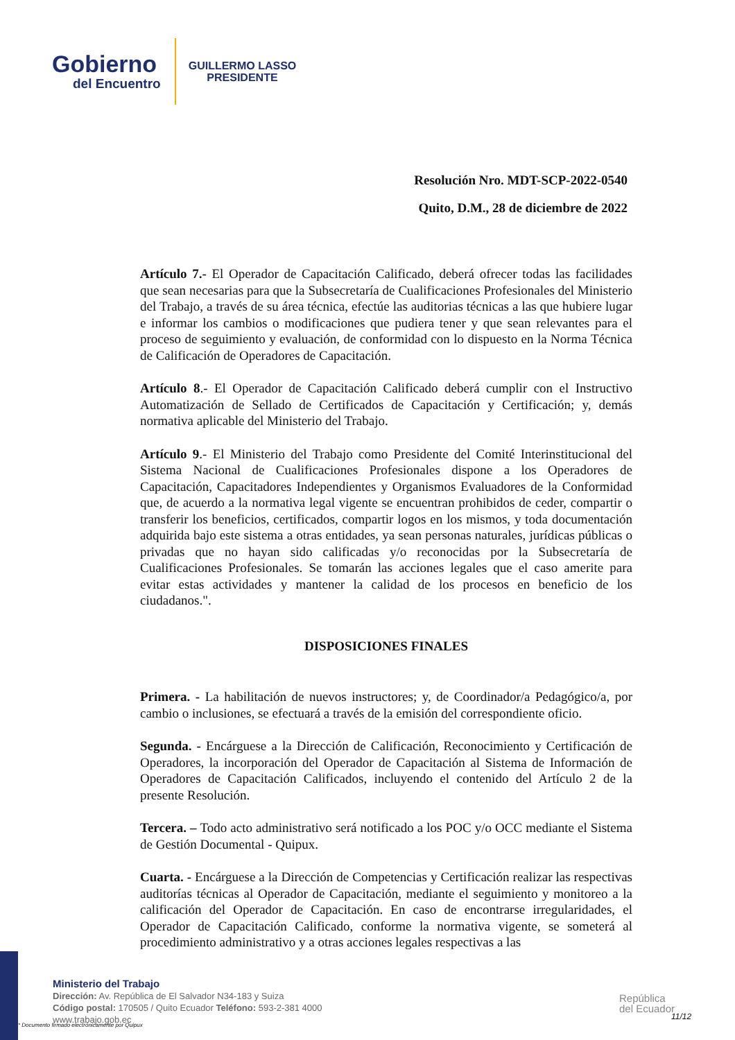Gobierno
del Encuentro
GUILLERMO LASSO
PRESIDENTE
Resolución Nro. MDT-SCP-2022-0540
Quito, D.M., 28 de diciembre de 2022
Artículo 7.- El Operador de Capacitación Calificado, deberá ofrecer todas las facilidades que sean necesarias para que la Subsecretaría de Cualificaciones Profesionales del Ministerio del Trabajo, a través de su área técnica, efectúe las auditorias técnicas a las que hubiere lugar e informar los cambios o modificaciones que pudiera tener y que sean relevantes para el proceso de seguimiento y evaluación, de conformidad con lo dispuesto en la Norma Técnica de Calificación de Operadores de Capacitación.
Artículo 8.- El Operador de Capacitación Calificado deberá cumplir con el Instructivo Automatización de Sellado de Certificados de Capacitación y Certificación; y, demás normativa aplicable del Ministerio del Trabajo.
Artículo 9.- El Ministerio del Trabajo como Presidente del Comité Interinstitucional del Sistema Nacional de Cualificaciones Profesionales dispone a los Operadores de Capacitación, Capacitadores Independientes y Organismos Evaluadores de la Conformidad que, de acuerdo a la normativa legal vigente se encuentran prohibidos de ceder, compartir o transferir los beneficios, certificados, compartir logos en los mismos, y toda documentación adquirida bajo este sistema a otras entidades, ya sean personas naturales, jurídicas públicas o privadas que no hayan sido calificadas y/o reconocidas por la Subsecretaría de Cualificaciones Profesionales. Se tomarán las acciones legales que el caso amerite para evitar estas actividades y mantener la calidad de los procesos en beneficio de los ciudadanos.".
DISPOSICIONES FINALES
Primera. - La habilitación de nuevos instructores; y, de Coordinador/a Pedagógico/a, por cambio o inclusiones, se efectuará a través de la emisión del correspondiente oficio.
Segunda. - Encárguese a la Dirección de Calificación, Reconocimiento y Certificación de Operadores, la incorporación del Operador de Capacitación al Sistema de Información de Operadores de Capacitación Calificados, incluyendo el contenido del Artículo 2 de la presente Resolución.
Tercera. – Todo acto administrativo será notificado a los POC y/o OCC mediante el Sistema de Gestión Documental - Quipux.
Cuarta. - Encárguese a la Dirección de Competencias y Certificación realizar las respectivas auditorías técnicas al Operador de Capacitación, mediante el seguimiento y monitoreo a la calificación del Operador de Capacitación. En caso de encontrarse irregularidades, el Operador de Capacitación Calificado, conforme la normativa vigente, se someterá al procedimiento administrativo y a otras acciones legales respectivas a las
Ministerio del Trabajo
Dirección: Av. República de El Salvador N34-183 y Suiza
Código postal: 170505 / Quito Ecuador Teléfono: 593-2-381 4000
www.trabajo.gob.ec
* Documento firmado electrónicamente por Quipux
República
del Ecuador
11/12